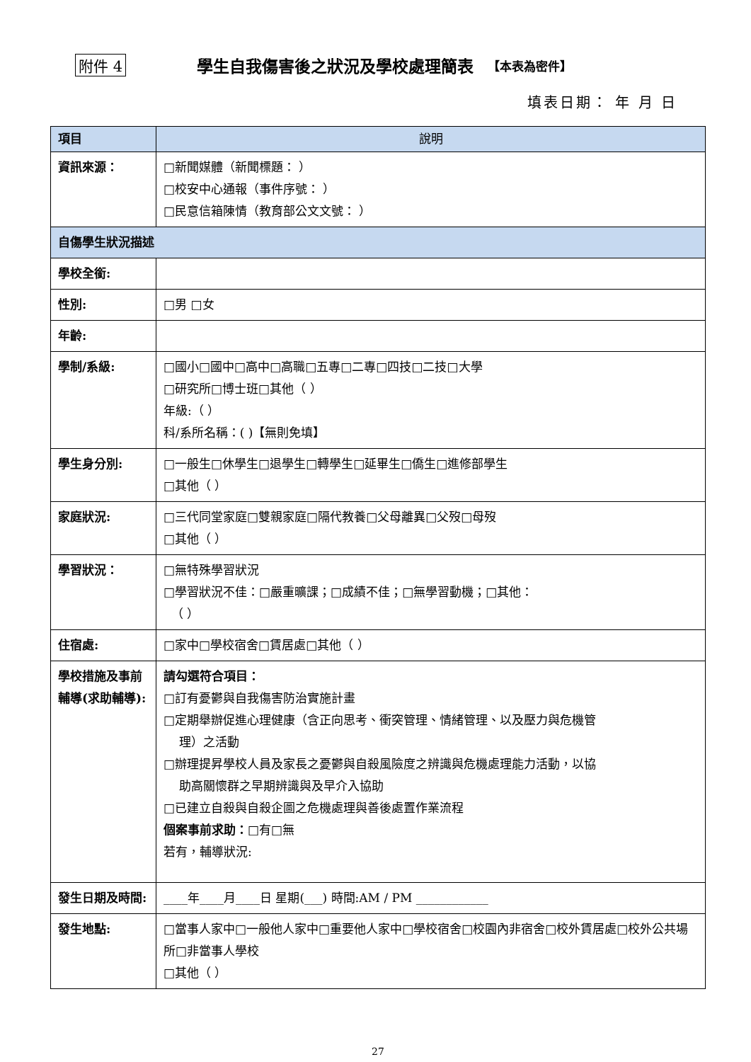附件 4 學生自我傷害後之狀況及學校處理簡表 【本表為密件】
填表日期： 年 月 日
| 項目 | 說明 |
| --- | --- |
| 資訊來源： | □新聞媒體（新聞標題： ） □校安中心通報（事件序號： ） □民意信箱陳情（教育部公文文號： ） |
| 自傷學生狀況描述 | |
| 學校全銜: | |
| 性別: | □男 □女 |
| 年齡: | |
| 學制/系級: | □國小□國中□高中□高職□五專□二專□四技□二技□大學 □研究所□博士班□其他（ ） 年級:（ ） 科/系所名稱：( )【無則免填】 |
| 學生身分別: | □一般生□休學生□退學生□轉學生□延畢生□僑生□進修部學生 □其他（ ） |
| 家庭狀況: | □三代同堂家庭□雙親家庭□隔代教養□父母離異□父歿□母歿 □其他（ ） |
| 學習狀況： | □無特殊學習狀況 □學習狀況不佳：□嚴重曠課；□成績不佳；□無學習動機；□其他： （ ） |
| 住宿處: | □家中□學校宿舍□賃居處□其他（ ） |
| 學校措施及事前輔導(求助輔導): | 請勾選符合項目： □訂有憂鬱與自我傷害防治實施計畫 □定期舉辦促進心理健康（含正向思考、衝突管理、情緒管理、以及壓力與危機管 理）之活動 □辦理提昇學校人員及家長之憂鬱與自殺風險度之辨識與危機處理能力活動，以協 助高關懷群之早期辨識與及早介入協助 □已建立自殺與自殺企圖之危機處理與善後處置作業流程 個案事前求助： □有□無 若有，輔導狀況: |
| 發生日期及時間: | ____年____月____日 星期(___) 時間:AM / PM ____________ |
| 發生地點: | □當事人家中□一般他人家中□重要他人家中□學校宿舍□校園內非宿舍□校外賃居處□校外公共場所□非當事人學校 □其他（ ） |
27